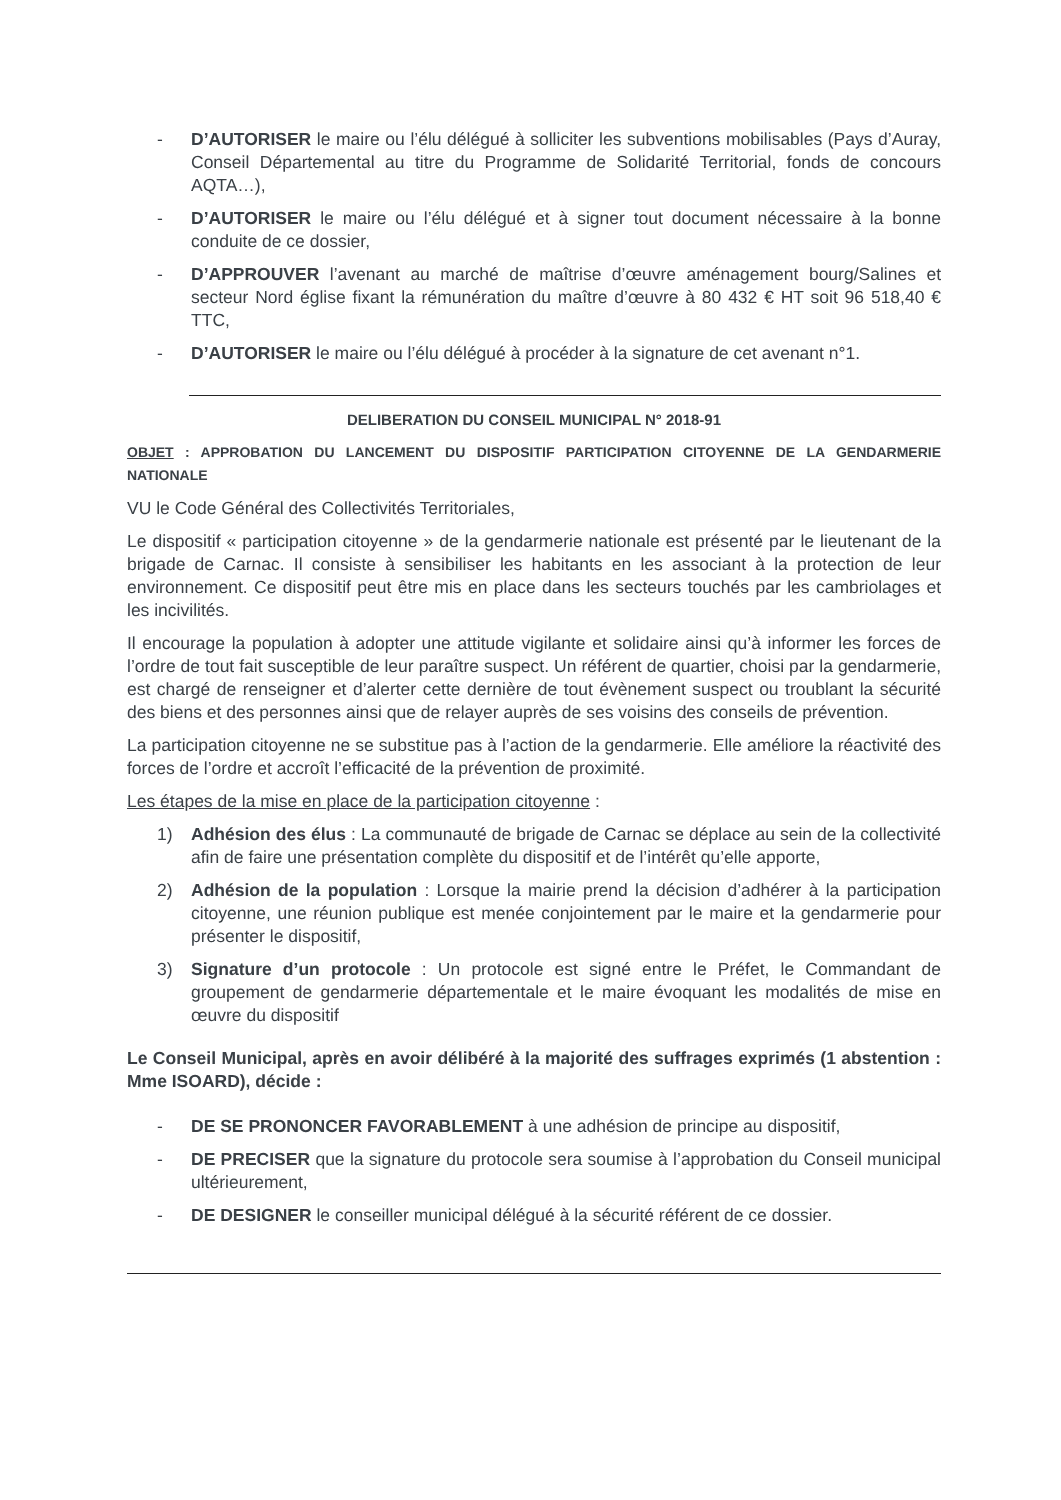- D’AUTORISER le maire ou l’élu délégué à solliciter les subventions mobilisables (Pays d’Auray, Conseil Départemental au titre du Programme de Solidarité Territorial, fonds de concours AQTA…),
- D’AUTORISER le maire ou l’élu délégué et à signer tout document nécessaire à la bonne conduite de ce dossier,
- D’APPROUVER l’avenant au marché de maîtrise d’œuvre aménagement bourg/Salines et secteur Nord église fixant la rémunération du maître d’œuvre à 80 432 € HT soit 96 518,40 € TTC,
- D’AUTORISER le maire ou l’élu délégué à procéder à la signature de cet avenant n°1.
DELIBERATION DU CONSEIL MUNICIPAL N° 2018-91
OBJET : APPROBATION DU LANCEMENT DU DISPOSITIF PARTICIPATION CITOYENNE DE LA GENDARMERIE NATIONALE
VU le Code Général des Collectivités Territoriales,
Le dispositif « participation citoyenne » de la gendarmerie nationale est présenté par le lieutenant de la brigade de Carnac. Il consiste à sensibiliser les habitants en les associant à la protection de leur environnement. Ce dispositif peut être mis en place dans les secteurs touchés par les cambriolages et les incivilités.
Il encourage la population à adopter une attitude vigilante et solidaire ainsi qu’à informer les forces de l’ordre de tout fait susceptible de leur paraître suspect. Un référent de quartier, choisi par la gendarmerie, est chargé de renseigner et d’alerter cette dernière de tout évènement suspect ou troublant la sécurité des biens et des personnes ainsi que de relayer auprès de ses voisins des conseils de prévention.
La participation citoyenne ne se substitue pas à l’action de la gendarmerie. Elle améliore la réactivité des forces de l’ordre et accroît l’efficacité de la prévention de proximité.
Les étapes de la mise en place de la participation citoyenne :
1) Adhésion des élus : La communauté de brigade de Carnac se déplace au sein de la collectivité afin de faire une présentation complète du dispositif et de l’intérêt qu’elle apporte,
2) Adhésion de la population : Lorsque la mairie prend la décision d’adhérer à la participation citoyenne, une réunion publique est menée conjointement par le maire et la gendarmerie pour présenter le dispositif,
3) Signature d’un protocole : Un protocole est signé entre le Préfet, le Commandant de groupement de gendarmerie départementale et le maire évoquant les modalités de mise en œuvre du dispositif
Le Conseil Municipal, après en avoir délibéré à la majorité des suffrages exprimés (1 abstention : Mme ISOARD), décide :
- DE SE PRONONCER FAVORABLEMENT à une adhésion de principe au dispositif,
- DE PRECISER que la signature du protocole sera soumise à l’approbation du Conseil municipal ultérieurement,
- DE DESIGNER le conseiller municipal délégué à la sécurité référent de ce dossier.